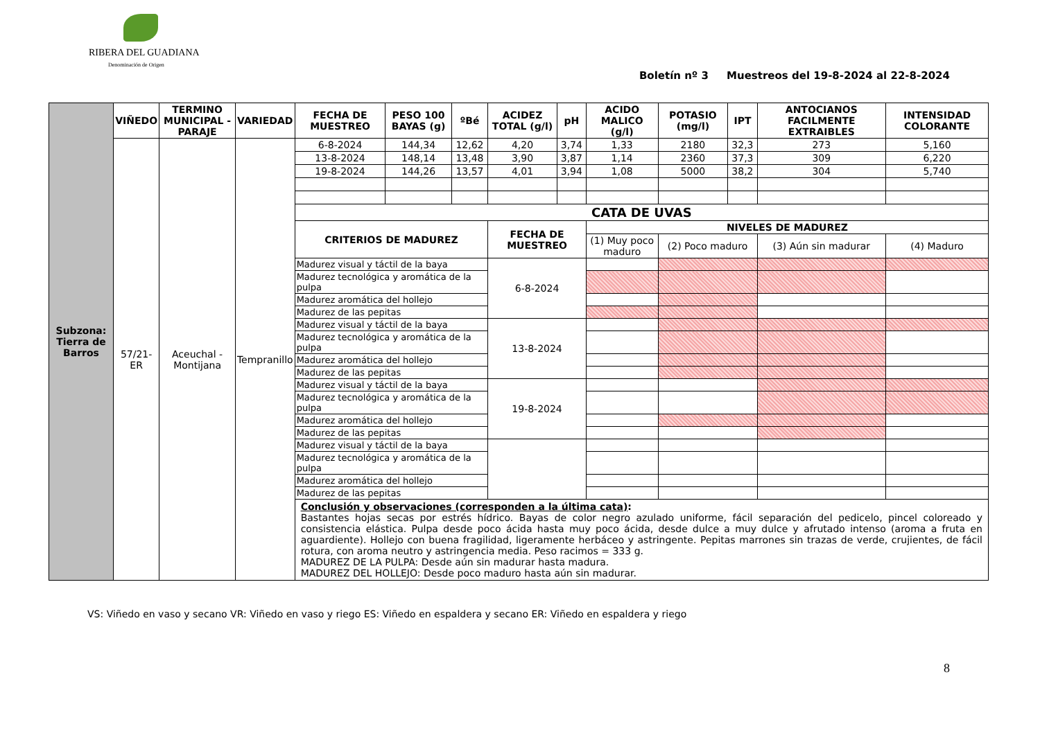RIBERA DEL GUADIANA
Denominación de Origen
Boletín nº 3 Muestreos del 19-8-2024 al 22-8-2024
| Subzona: Tierra de Barros | VIÑEDO | TERMINO MUNICIPAL - PARAJE | VARIEDAD | FECHA DE MUESTREO | PESO 100 BAYAS (g) | ºBé | ACIDEZ TOTAL (g/l) | pH | ACIDO MALICO (g/l) | POTASIO (mg/l) | IPT | ANTOCIANOS FACILMENTE EXTRAIBLES | INTENSIDAD COLORANTE |
| | 57/21-ER | Aceuchal - Montijana | Tempranillo | 6-8-2024 | 144,34 | 12,62 | 4,20 | 3,74 | 1,33 | 2180 | 32,3 | 273 | 5,160 |
| | | | | 13-8-2024 | 148,14 | 13,48 | 3,90 | 3,87 | 1,14 | 2360 | 37,3 | 309 | 6,220 |
| | | | | 19-8-2024 | 144,26 | 13,57 | 4,01 | 3,94 | 1,08 | 5000 | 38,2 | 304 | 5,740 |
| | | | | CATA DE UVAS | | | | | | | | | |
| | | | | CRITERIOS DE MADUREZ | | | FECHA DE MUESTREO | | NIVELES DE MADUREZ | | | | |
| | | | | | | | | | (1) Muy poco maduro | (2) Poco maduro | | (3) Aún sin madurar | (4) Maduro |
| | | | | Madurez visual y táctil de la baya | | | 6-8-2024 | | | | | | |
| | | | | Madurez tecnológica y aromática de la pulpa | | | | | | | | | |
| | | | | Madurez aromática del hollejo | | | | | | | | | |
| | | | | Madurez de las pepitas | | | | | | | | | |
| | | | | Madurez visual y táctil de la baya | | | 13-8-2024 | | | | | | |
| | | | | Madurez tecnológica y aromática de la pulpa | | | | | | | | | |
| | | | | Madurez aromática del hollejo | | | | | | | | | |
| | | | | Madurez de las pepitas | | | | | | | | | |
| | | | | Madurez visual y táctil de la baya | | | 19-8-2024 | | | | | | |
| | | | | Madurez tecnológica y aromática de la pulpa | | | | | | | | | |
| | | | | Madurez aromática del hollejo | | | | | | | | | |
| | | | | Madurez de las pepitas | | | | | | | | | |
| | | | | Madurez visual y táctil de la baya | | | | | | | | | |
| | | | | Madurez tecnológica y aromática de la pulpa | | | | | | | | | |
| | | | | Madurez aromática del hollejo | | | | | | | | | |
| | | | | Madurez de las pepitas | | | | | | | | | |
| | | | | Conclusión y observaciones (corresponden a la última cata) : Bastantes hojas secas por estrés hídrico. Bayas de color negro azulado uniforme, fácil separación del pedicelo, pincel coloreado y consistencia elástica. Pulpa desde poco ácida hasta muy poco ácida, desde dulce a muy dulce y afrutado intenso (aroma a fruta en aguardiente). Hollejo con buena fragilidad, ligeramente herbáceo y astringente. Pepitas marrones sin trazas de verde, crujientes, de fácil rotura, con aroma neutro y astringencia media. Peso racimos = 333 g. MADUREZ DE LA PULPA: Desde aún sin madurar hasta madura. MADUREZ DEL HOLLEJO: Desde poco maduro hasta aún sin madurar. | | | | | | | | | |
VS: Viñedo en vaso y secano VR: Viñedo en vaso y riego ES: Viñedo en espaldera y secano ER: Viñedo en espaldera y riego
8